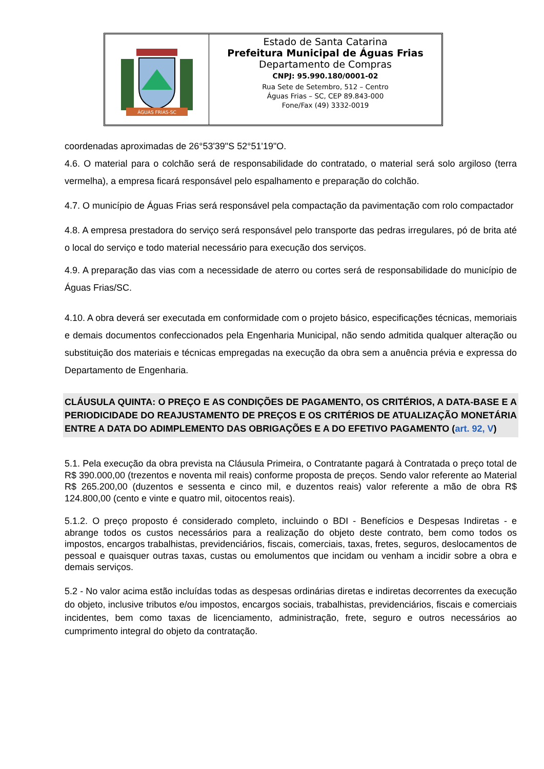ÁGUAS FRIAS-SC
Estado de Santa Catarina
Prefeitura Municipal de Águas Frias
Departamento de Compras
CNPJ: 95.990.180/0001-02
Rua Sete de Setembro, 512 – Centro
Águas Frias – SC, CEP 89.843-000
Fone/Fax (49) 3332-0019
coordenadas aproximadas de 26°53'39"S 52°51'19"O.
4.6. O material para o colchão será de responsabilidade do contratado, o material será solo argiloso (terra vermelha), a empresa ficará responsável pelo espalhamento e preparação do colchão.
4.7. O município de Águas Frias será responsável pela compactação da pavimentação com rolo compactador
4.8. A empresa prestadora do serviço será responsável pelo transporte das pedras irregulares, pó de brita até o local do serviço e todo material necessário para execução dos serviços.
4.9. A preparação das vias com a necessidade de aterro ou cortes será de responsabilidade do município de Águas Frias/SC.
4.10. A obra deverá ser executada em conformidade com o projeto básico, especificações técnicas, memoriais e demais documentos confeccionados pela Engenharia Municipal, não sendo admitida qualquer alteração ou substituição dos materiais e técnicas empregadas na execução da obra sem a anuência prévia e expressa do Departamento de Engenharia.
CLÁUSULA QUINTA: O PREÇO E AS CONDIÇÕES DE PAGAMENTO, OS CRITÉRIOS, A DATA-BASE E A PERIODICIDADE DO REAJUSTAMENTO DE PREÇOS E OS CRITÉRIOS DE ATUALIZAÇÃO MONETÁRIA ENTRE A DATA DO ADIMPLEMENTO DAS OBRIGAÇÕES E A DO EFETIVO PAGAMENTO (art. 92, V)
5.1. Pela execução da obra prevista na Cláusula Primeira, o Contratante pagará à Contratada o preço total de R$ 390.000,00 (trezentos e noventa mil reais) conforme proposta de preços. Sendo valor referente ao Material R$ 265.200,00 (duzentos e sessenta e cinco mil, e duzentos reais) valor referente a mão de obra R$ 124.800,00 (cento e vinte e quatro mil, oitocentos reais).
5.1.2. O preço proposto é considerado completo, incluindo o BDI - Benefícios e Despesas Indiretas - e abrange todos os custos necessários para a realização do objeto deste contrato, bem como todos os impostos, encargos trabalhistas, previdenciários, fiscais, comerciais, taxas, fretes, seguros, deslocamentos de pessoal e quaisquer outras taxas, custas ou emolumentos que incidam ou venham a incidir sobre a obra e demais serviços.
5.2 - No valor acima estão incluídas todas as despesas ordinárias diretas e indiretas decorrentes da execução do objeto, inclusive tributos e/ou impostos, encargos sociais, trabalhistas, previdenciários, fiscais e comerciais incidentes, bem como taxas de licenciamento, administração, frete, seguro e outros necessários ao cumprimento integral do objeto da contratação.